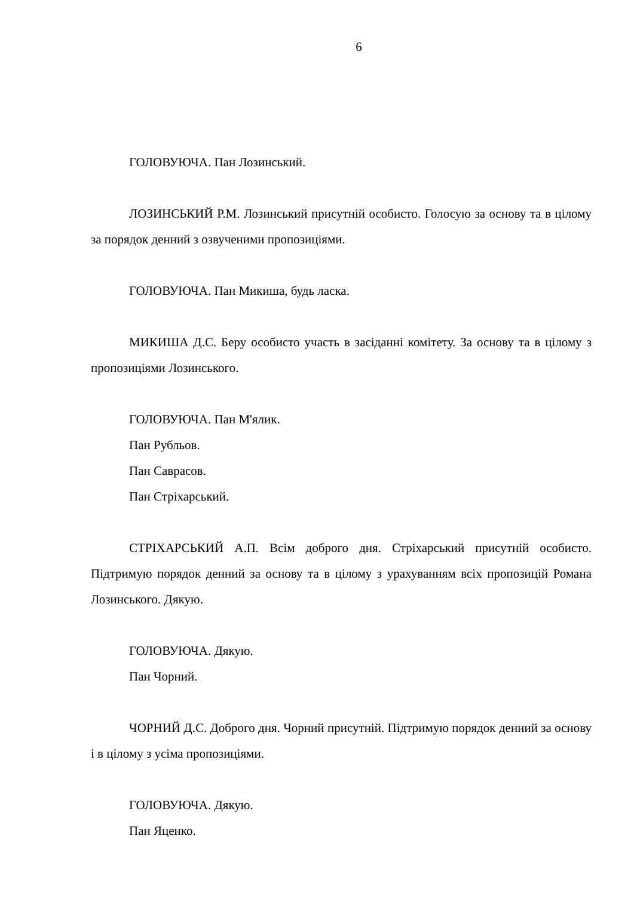6
ГОЛОВУЮЧА. Пан Лозинський.
ЛОЗИНСЬКИЙ Р.М. Лозинський присутній особисто. Голосую за основу та в цілому за порядок денний з озвученими пропозиціями.
ГОЛОВУЮЧА. Пан Микиша, будь ласка.
МИКИША Д.С. Беру особисто участь в засіданні комітету. За основу та в цілому з пропозиціями Лозинського.
ГОЛОВУЮЧА. Пан М'ялик.
Пан Рубльов.
Пан Саврасов.
Пан Стріхарський.
СТРІХАРСЬКИЙ А.П. Всім доброго дня. Стріхарський присутній особисто. Підтримую порядок денний за основу та в цілому з урахуванням всіх пропозицій Романа Лозинського. Дякую.
ГОЛОВУЮЧА. Дякую.
Пан Чорний.
ЧОРНИЙ Д.С. Доброго дня. Чорний присутній. Підтримую порядок денний за основу і в цілому з усіма пропозиціями.
ГОЛОВУЮЧА. Дякую.
Пан Яценко.